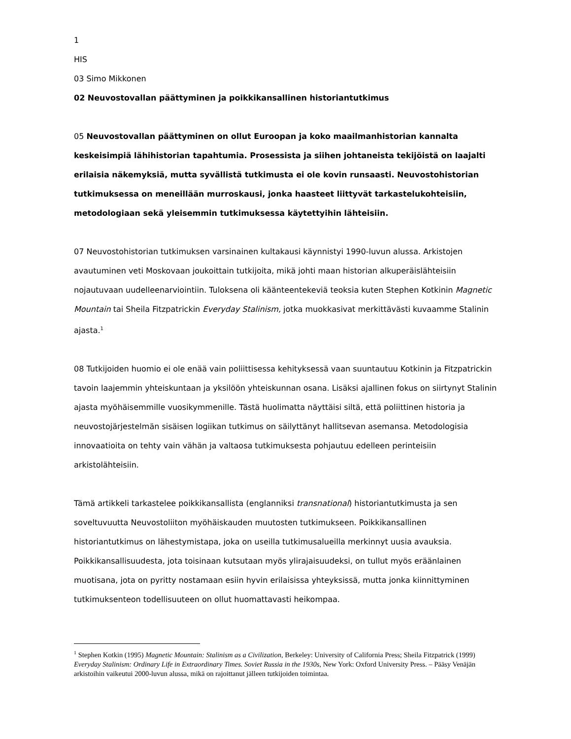1
HIS
03 Simo Mikkonen
02 Neuvostovallan päättyminen ja poikkikansallinen historiantutkimus
05 Neuvostovallan päättyminen on ollut Euroopan ja koko maailmanhistorian kannalta keskeisimpiä lähihistorian tapahtumia. Prosessista ja siihen johtaneista tekijöistä on laajalti erilaisia näkemyksiä, mutta syvällistä tutkimusta ei ole kovin runsaasti. Neuvostohistorian tutkimuksessa on meneillään murroskausi, jonka haasteet liittyvät tarkastelukohteisiin, metodologiaan sekä yleisemmin tutkimuksessa käytettyihin lähteisiin.
07 Neuvostohistorian tutkimuksen varsinainen kultakausi käynnistyi 1990-luvun alussa. Arkistojen avautuminen veti Moskovaan joukoittain tutkijoita, mikä johti maan historian alkuperäislähteisiin nojautuvaan uudelleenarviointiin. Tuloksena oli käänteentekeviä teoksia kuten Stephen Kotkinin Magnetic Mountain tai Sheila Fitzpatrickin Everyday Stalinism, jotka muokkasivat merkittävästi kuvaamme Stalinin ajasta.<sup>1</sup>
08 Tutkijoiden huomio ei ole enää vain poliittisessa kehityksessä vaan suuntautuu Kotkinin ja Fitzpatrickin tavoin laajemmin yhteiskuntaan ja yksilöön yhteiskunnan osana. Lisäksi ajallinen fokus on siirtynyt Stalinin ajasta myöhäisemmille vuosikymmenille. Tästä huolimatta näyttäisi siltä, että poliittinen historia ja neuvostojärjestelmän sisäisen logiikan tutkimus on säilyttänyt hallitsevan asemansa. Metodologisia innovaatioita on tehty vain vähän ja valtaosa tutkimuksesta pohjautuu edelleen perinteisiin arkistolähteisiin.
Tämä artikkeli tarkastelee poikkikansallista (englanniksi transnational) historiantutkimusta ja sen soveltuvuutta Neuvostoliiton myöhäiskauden muutosten tutkimukseen. Poikkikansallinen historiantutkimus on lähestymistapa, joka on useilla tutkimusalueilla merkinnyt uusia avauksia. Poikkikansallisuudesta, jota toisinaan kutsutaan myös ylirajaisuudeksi, on tullut myös eräänlainen muotisana, jota on pyritty nostamaan esiin hyvin erilaisissa yhteyksissä, mutta jonka kiinnittyminen tutkimuksenteon todellisuuteen on ollut huomattavasti heikompaa.
<sup>1</sup> Stephen Kotkin (1995) Magnetic Mountain: Stalinism as a Civilization, Berkeley: University of California Press; Sheila Fitzpatrick (1999) Everyday Stalinism: Ordinary Life in Extraordinary Times. Soviet Russia in the 1930s, New York: Oxford University Press. – Pääsy Venäjän arkistoihin vaikeutui 2000-luvun alussa, mikä on rajoittanut jälleen tutkijoiden toimintaa.